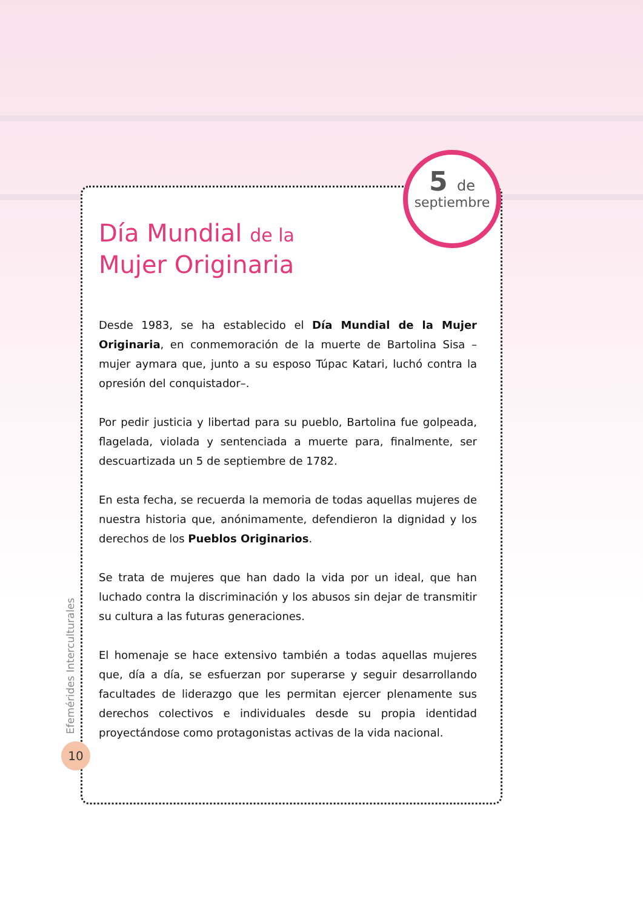5 de
septiembre
Día Mundial de la
Mujer Originaria
Desde 1983, se ha establecido el Día Mundial de la Mujer Originaria, en conmemoración de la muerte de Bartolina Sisa –mujer aymara que, junto a su esposo Túpac Katari, luchó contra la opresión del conquistador–.
Por pedir justicia y libertad para su pueblo, Bartolina fue golpeada, flagelada, violada y sentenciada a muerte para, finalmente, ser descuartizada un 5 de septiembre de 1782.
En esta fecha, se recuerda la memoria de todas aquellas mujeres de nuestra historia que, anónimamente, defendieron la dignidad y los derechos de los Pueblos Originarios.
Se trata de mujeres que han dado la vida por un ideal, que han luchado contra la discriminación y los abusos sin dejar de transmitir su cultura a las futuras generaciones.
El homenaje se hace extensivo también a todas aquellas mujeres que, día a día, se esfuerzan por superarse y seguir desarrollando facultades de liderazgo que les permitan ejercer plenamente sus derechos colectivos e individuales desde su propia identidad proyectándose como protagonistas activas de la vida nacional.
Efemérides Interculturales
10